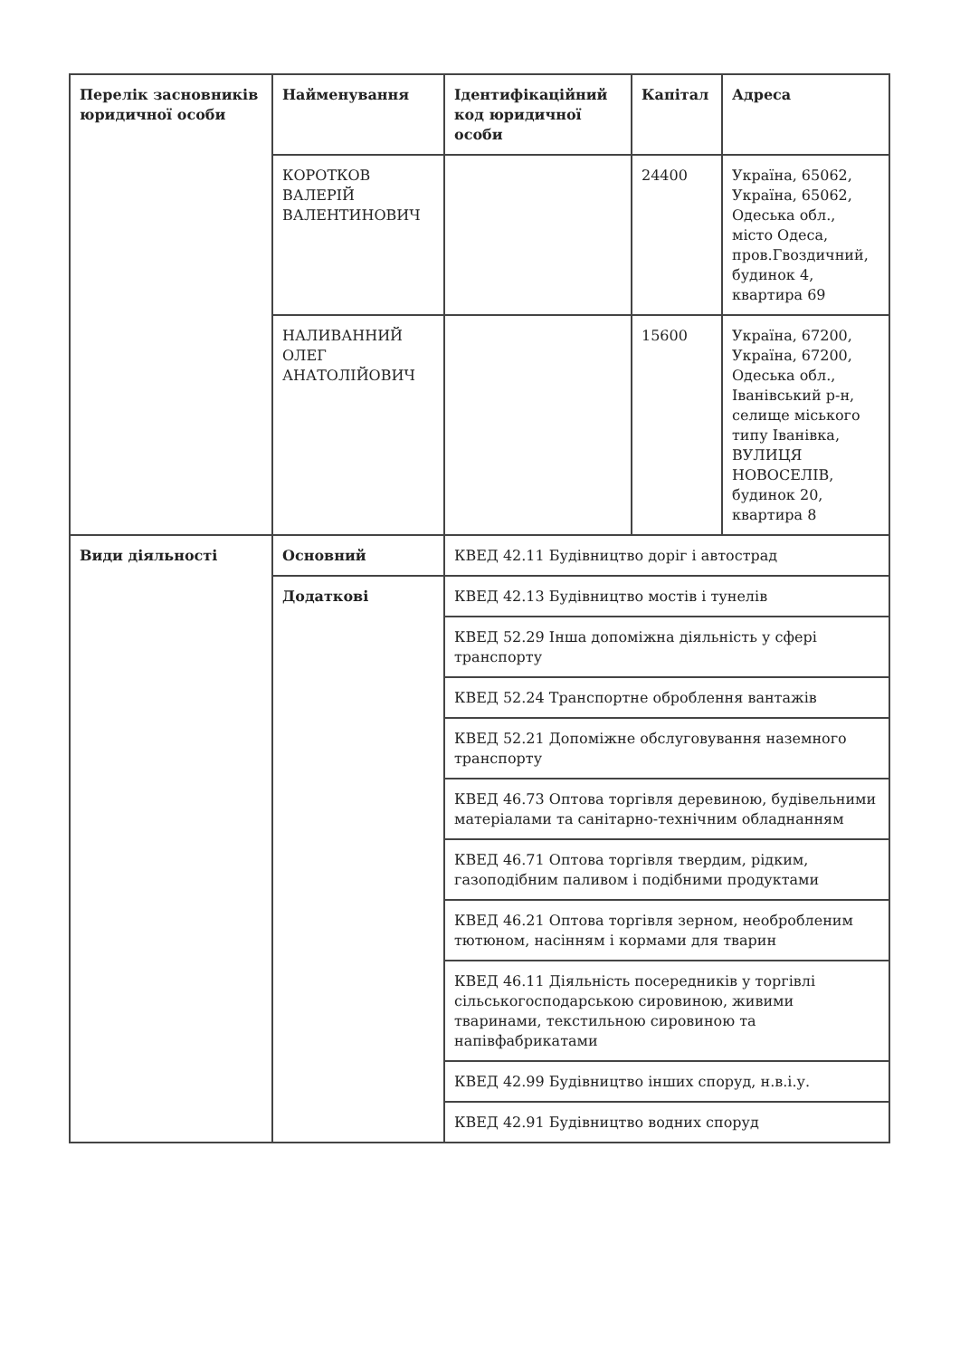| Перелік засновників юридичної особи | Найменування | Ідентифікаційний код юридичної особи | Капітал | Адреса |
| --- | --- | --- | --- | --- |
| | КОРОТКОВ ВАЛЕРІЙ ВАЛЕНТИНОВИЧ | | 24400 | Україна, 65062, Україна, 65062, Одеська обл., місто Одеса, пров.Гвоздичний, будинок 4, квартира 69 |
| | НАЛИВАННИЙ ОЛЕГ АНАТОЛІЙОВИЧ | | 15600 | Україна, 67200, Україна, 67200, Одеська обл., Іванівський р-н, селище міського типу Іванівка, ВУЛИЦЯ НОВОСЕЛІВ, будинок 20, квартира 8 |
| Види діяльності | Основний | КВЕД 42.11 Будівництво доріг і автострад | | |
| | Додаткові | КВЕД 42.13 Будівництво мостів і тунелів | | |
| | | КВЕД 52.29 Інша допоміжна діяльність у сфері транспорту | | |
| | | КВЕД 52.24 Транспортне оброблення вантажів | | |
| | | КВЕД 52.21 Допоміжне обслуговування наземного транспорту | | |
| | | КВЕД 46.73 Оптова торгівля деревиною, будівельними матеріалами та санітарно-технічним обладнанням | | |
| | | КВЕД 46.71 Оптова торгівля твердим, рідким, газоподібним паливом і подібними продуктами | | |
| | | КВЕД 46.21 Оптова торгівля зерном, необробленим тютюном, насінням і кормами для тварин | | |
| | | КВЕД 46.11 Діяльність посередників у торгівлі сільськогосподарською сировиною, живими тваринами, текстильною сировиною та напівфабрикатами | | |
| | | КВЕД 42.99 Будівництво інших споруд, н.в.і.у. | | |
| | | КВЕД 42.91 Будівництво водних споруд | | |